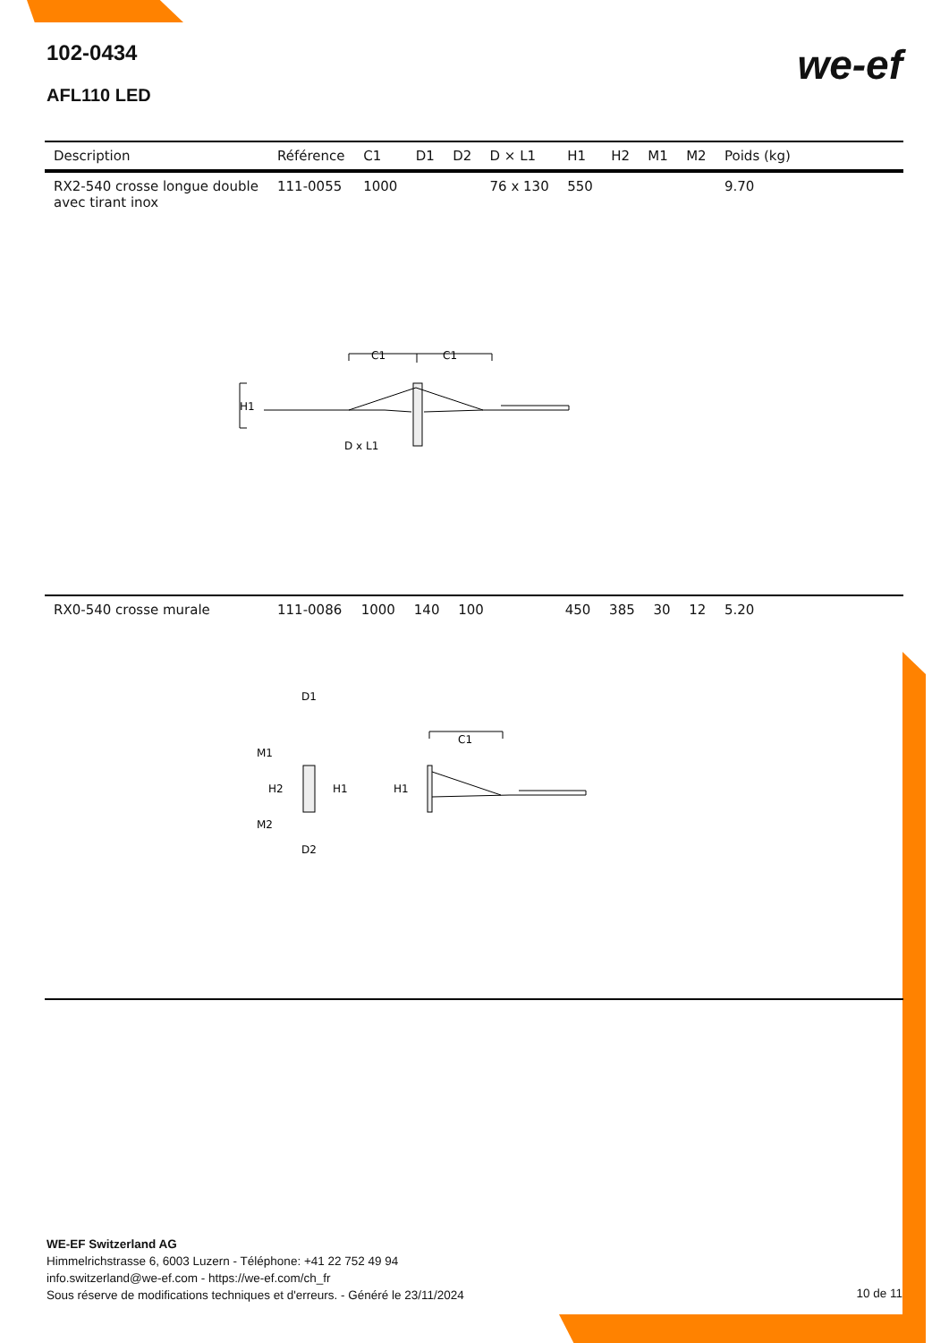102-0434
AFL110 LED
we-ef
| Description | Référence | C1 | D1 | D2 | D × L1 | H1 | H2 | M1 | M2 | Poids (kg) |
| --- | --- | --- | --- | --- | --- | --- | --- | --- | --- | --- |
| RX2-540 crosse longue double avec tirant inox | 111-0055 | 1000 | | | 76 x 130 | 550 | | | | 9.70 |
C1
C1
H1
D x L1
| RX0-540 crosse murale | 111-0086 | 1000 | 140 | 100 | | 450 | 385 | 30 | 12 | 5.20 |
D1
M1
H2
H1
M2
D2
H1
C1
WE-EF Switzerland AG
Himmelrichstrasse 6, 6003 Luzern - Téléphone: +41 22 752 49 94
info.switzerland@we-ef.com - https://we-ef.com/ch_fr
Sous réserve de modifications techniques et d'erreurs. - Généré le 23/11/2024
10 de 11